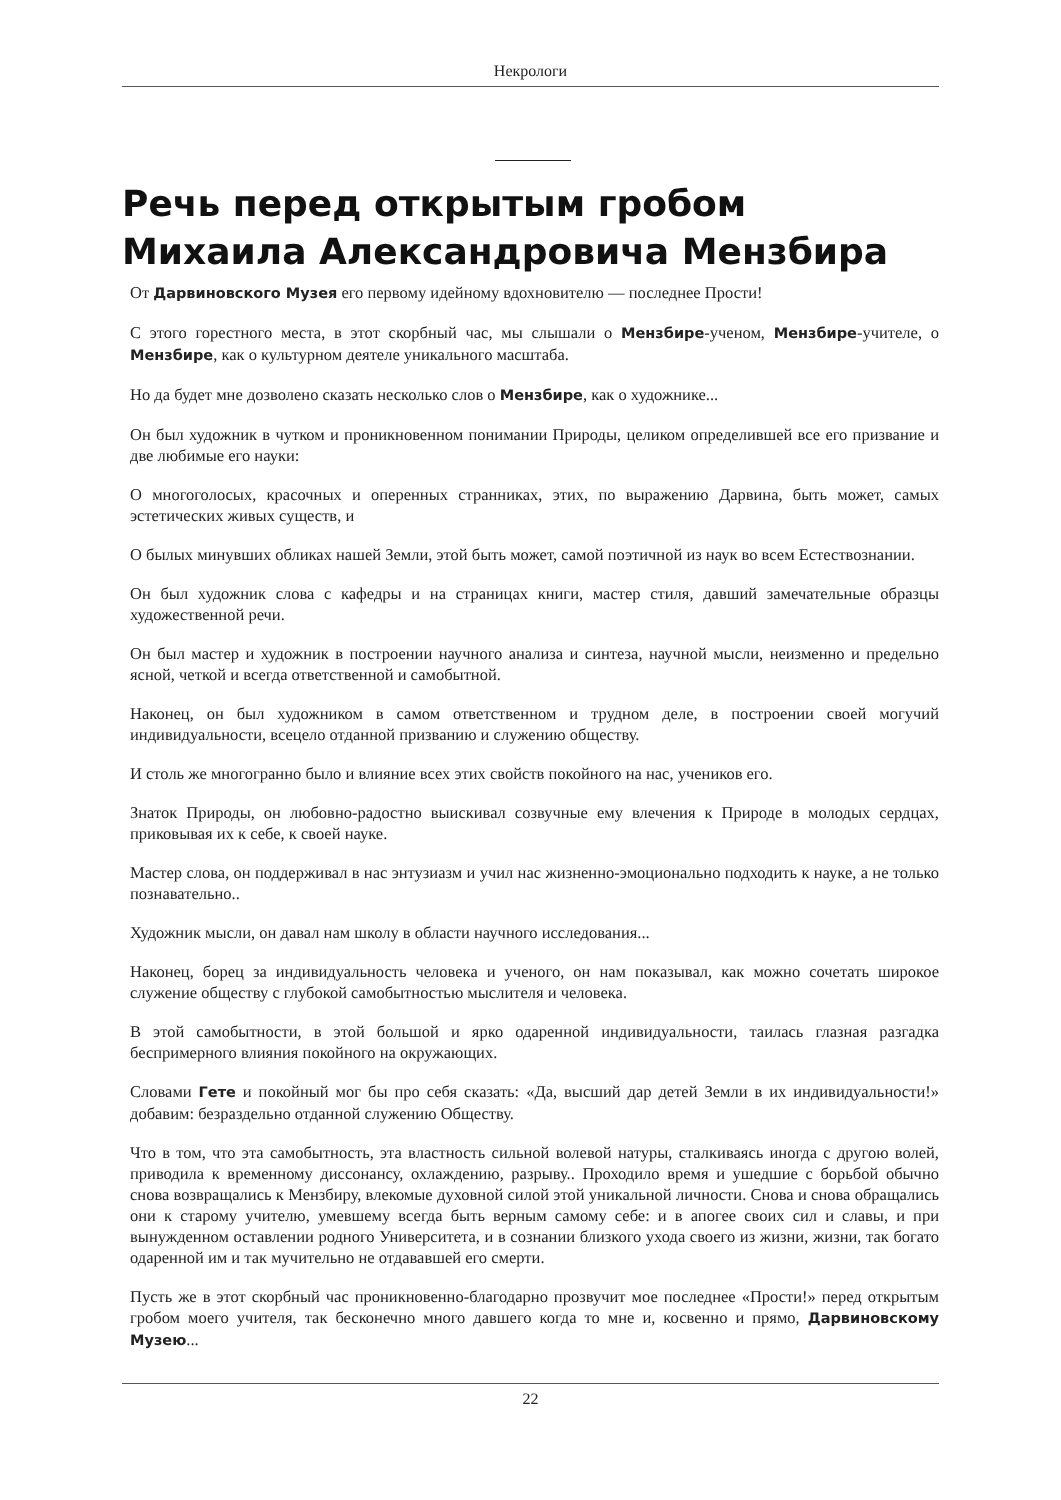Некрологи
Речь перед открытым гробом Михаила Александровича Мензбира
От Дарвиновского Музея его первому идейному вдохновителю — последнее Прости!
С этого горестного места, в этот скорбный час, мы слышали о Мензбире-ученом, Мензбире-учителе, о Мензбире, как о культурном деятеле уникального масштаба.
Но да будет мне дозволено сказать несколько слов о Мензбире, как о художнике...
Он был художник в чутком и проникновенном понимании Природы, целиком определившей все его призвание и две любимые его науки:
О многоголосых, красочных и оперенных странниках, этих, по выражению Дарвина, быть может, самых эстетических живых существ, и
О былых минувших обликах нашей Земли, этой быть может, самой поэтичной из наук во всем Естествознании.
Он был художник слова с кафедры и на страницах книги, мастер стиля, давший замечательные образцы художественной речи.
Он был мастер и художник в построении научного анализа и синтеза, научной мысли, неизменно и предельно ясной, четкой и всегда ответственной и самобытной.
Наконец, он был художником в самом ответственном и трудном деле, в построении своей могучий индивидуальности, всецело отданной призванию и служению обществу.
И столь же многогранно было и влияние всех этих свойств покойного на нас, учеников его.
Знаток Природы, он любовно-радостно выискивал созвучные ему влечения к Природе в молодых сердцах, приковывая их к себе, к своей науке.
Мастер слова, он поддерживал в нас энтузиазм и учил нас жизненно-эмоционально подходить к науке, а не только познавательно..
Художник мысли, он давал нам школу в области научного исследования...
Наконец, борец за индивидуальность человека и ученого, он нам показывал, как можно сочетать широкое служение обществу с глубокой самобытностью мыслителя и человека.
В этой самобытности, в этой большой и ярко одаренной индивидуальности, таилась глазная разгадка беспримерного влияния покойного на окружающих.
Словами Гете и покойный мог бы про себя сказать: «Да, высший дар детей Земли в их индивидуальности!» добавим: безраздельно отданной служению Обществу.
Что в том, что эта самобытность, эта властность сильной волевой натуры, сталкиваясь иногда с другою волей, приводила к временному диссонансу, охлаждению, разрыву.. Проходило время и ушедшие с борьбой обычно снова возвращались к Мензбиру, влекомые духовной силой этой уникальной личности. Снова и снова обращались они к старому учителю, умевшему всегда быть верным самому себе: и в апогее своих сил и славы, и при вынужденном оставлении родного Университета, и в сознании близкого ухода своего из жизни, жизни, так богато одаренной им и так мучительно не отдававшей его смерти.
Пусть же в этот скорбный час проникновенно-благодарно прозвучит мое последнее «Прости!» перед открытым гробом моего учителя, так бесконечно много давшего когда то мне и, косвенно и прямо, Дарвиновскому Музею...
22